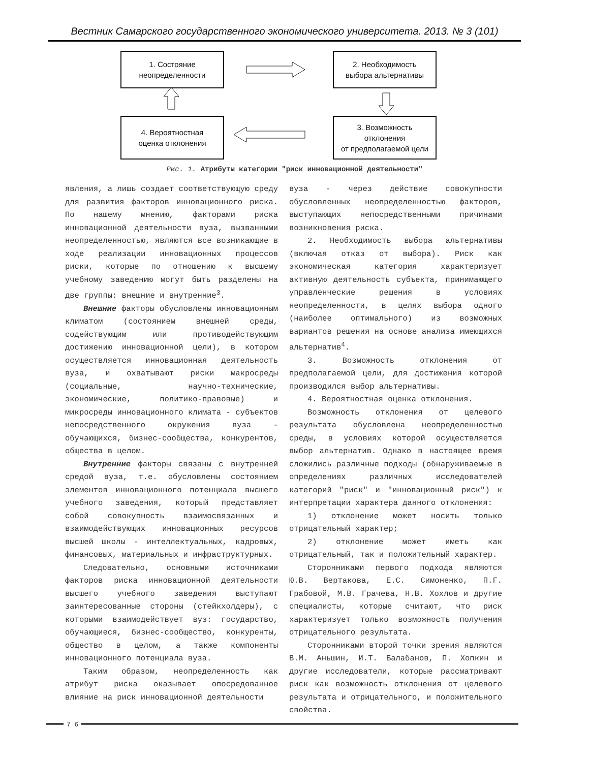Вестник Самарского государственного экономического университета. 2013. № 3 (101)
1. Состояние
неопределенности
2. Необходимость
выбора альтернативы
4. Вероятностная
оценка отклонения
3. Возможность
отклонения
от предполагаемой цели
Рис. 1. Атрибуты категории "риск инновационной деятельности"
явления, а лишь создает соответствующую среду для развития факторов инновационного риска. По нашему мнению, факторами риска инновационной деятельности вуза, вызванными неопределенностью, являются все возникающие в ходе реализации инновационных процессов риски, которые по отношению к высшему учебному заведению могут быть разделены на две группы: внешние и внутренние<sup>3</sup>.
Внешние факторы обусловлены инновационным климатом (состоянием внешней среды, содействующим или противодействующим достижению инновационной цели), в котором осуществляется инновационная деятельность вуза, и охватывают риски макросреды (социальные, научно-технические, экономические, политико-правовые) и микросреды инновационного климата - субъектов непосредственного окружения вуза - обучающихся, бизнес-сообщества, конкурентов, общества в целом.
Внутренние факторы связаны с внутренней средой вуза, т.е. обусловлены состоянием элементов инновационного потенциала высшего учебного заведения, который представляет собой совокупность взаимосвязанных и взаимодействующих инновационных ресурсов высшей школы - интеллектуальных, кадровых, финансовых, материальных и инфраструктурных.
Следовательно, основными источниками факторов риска инновационной деятельности высшего учебного заведения выступают заинтересованные стороны (стейкхолдеры), с которыми взаимодействует вуз: государство, обучающиеся, бизнес-сообщество, конкуренты, общество в целом, а также компоненты инновационного потенциала вуза.
Таким образом, неопределенность как атрибут риска оказывает опосредованное влияние на риск инновационной деятельности
вуза - через действие совокупности обусловленных неопределенностью факторов, выступающих непосредственными причинами возникновения риска.
2. Необходимость выбора альтернативы (включая отказ от выбора). Риск как экономическая категория характеризует активную деятельность субъекта, принимающего управленческие решения в условиях неопределенности, в целях выбора одного (наиболее оптимального) из возможных вариантов решения на основе анализа имеющихся альтернатив<sup>4</sup>.
3. Возможность отклонения от предполагаемой цели, для достижения которой производился выбор альтернативы.
4. Вероятностная оценка отклонения.
Возможность отклонения от целевого результата обусловлена неопределенностью среды, в условиях которой осуществляется выбор альтернатив. Однако в настоящее время сложились различные подходы (обнаруживаемые в определениях различных исследователей категорий "риск" и "инновационный риск") к интерпретации характера данного отклонения:
1) отклонение может носить только отрицательный характер;
2) отклонение может иметь как отрицательный, так и положительный характер.
Сторонниками первого подхода являются Ю.В. Вертакова, Е.С. Симоненко, П.Г. Грабовой, М.В. Грачева, Н.В. Хохлов и другие специалисты, которые считают, что риск характеризует только возможность получения отрицательного результата.
Сторонниками второй точки зрения являются В.М. Аньшин, И.Т. Балабанов, П. Хопкин и другие исследователи, которые рассматривают риск как возможность отклонения от целевого результата и отрицательного, и положительного свойства.
7 6